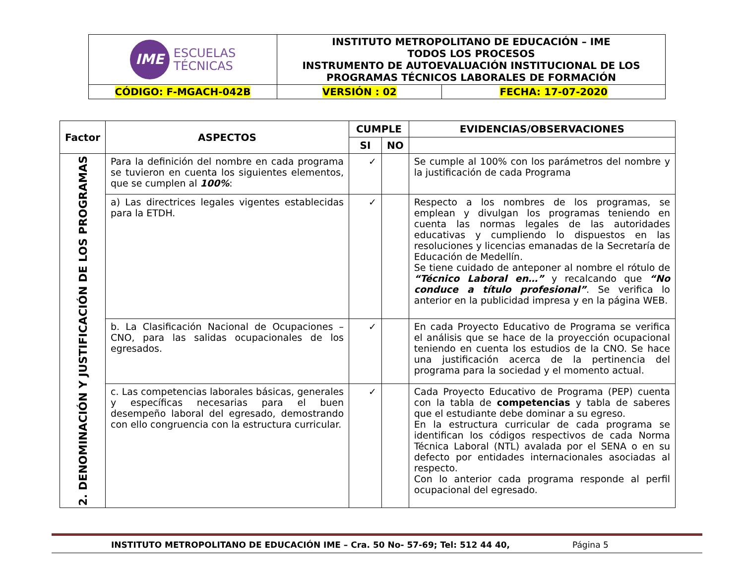| IME ESCUELAS TÉCNICAS | INSTITUTO METROPOLITANO DE EDUCACIÓN – IME TODOS LOS PROCESOS INSTRUMENTO DE AUTOEVALUACIÓN INSTITUCIONAL DE LOS PROGRAMAS TÉCNICOS LABORALES DE FORMACIÓN | |
| CÓDIGO: F-MGACH-042B | VERSIÓN : 02 | FECHA: 17-07-2020 |
| Factor | ASPECTOS | CUMPLE | | EVIDENCIAS/OBSERVACIONES |
| --- | --- | --- | --- | --- |
| | | SI | NO | |
| 2. DENOMINACIÓN Y JUSTIFICACIÓN DE LOS PROGRAMAS | Para la definición del nombre en cada programa se tuvieron en cuenta los siguientes elementos, que se cumplen al 100% : | ✓ | | Se cumple al 100% con los parámetros del nombre y la justificación de cada Programa |
| | a) Las directrices legales vigentes establecidas para la ETDH. | ✓ | | Respecto a los nombres de los programas, se emplean y divulgan los programas teniendo en cuenta las normas legales de las autoridades educativas y cumpliendo lo dispuestos en las resoluciones y licencias emanadas de la Secretaría de Educación de Medellín. Se tiene cuidado de anteponer al nombre el rótulo de “Técnico Laboral en…” y recalcando que “No conduce a título profesional” . Se verifica lo anterior en la publicidad impresa y en la página WEB. |
| | b. La Clasificación Nacional de Ocupaciones – CNO, para las salidas ocupacionales de los egresados. | ✓ | | En cada Proyecto Educativo de Programa se verifica el análisis que se hace de la proyección ocupacional teniendo en cuenta los estudios de la CNO. Se hace una justificación acerca de la pertinencia del programa para la sociedad y el momento actual. |
| | c. Las competencias laborales básicas, generales y específicas necesarias para el buen desempeño laboral del egresado, demostrando con ello congruencia con la estructura curricular. | ✓ | | Cada Proyecto Educativo de Programa (PEP) cuenta con la tabla de competencias y tabla de saberes que el estudiante debe dominar a su egreso. En la estructura curricular de cada programa se identifican los códigos respectivos de cada Norma Técnica Laboral (NTL) avalada por el SENA o en su defecto por entidades internacionales asociadas al respecto. Con lo anterior cada programa responde al perfil ocupacional del egresado. |
INSTITUTO METROPOLITANO DE EDUCACIÓN IME – Cra. 50 No- 57-69; Tel: 512 44 40, Página 5